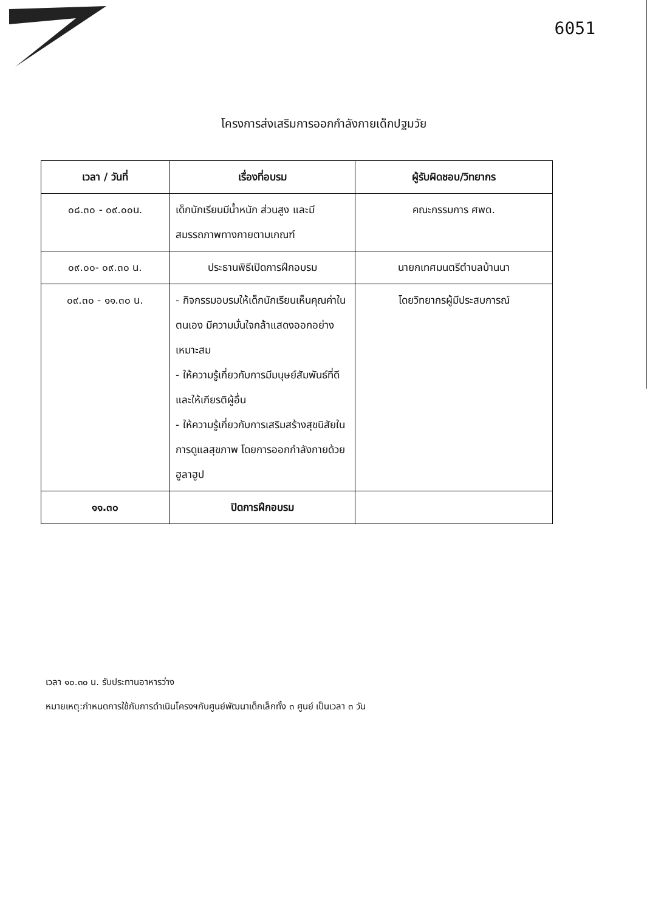6051
โครงการส่งเสริมการออกกำลังกายเด็กปฐมวัย
| เวลา / วันที่ | เรื่องที่อบรม | ผู้รับผิดชอบ/วิทยากร |
| --- | --- | --- |
| ๐๘.๓๐ - ๐๙.๐๐น. | เด็กนักเรียนมีน้ำหนัก ส่วนสูง และมีสมรรถภาพทางกายตามเกณฑ์ | คณะกรรมการ ศพด. |
| ๐๙.๐๐- ๐๙.๓๐ น. | ประธานพิธีเปิดการฝึกอบรม | นายกเทศมนตรีตำบลบ้านนา |
| ๐๙.๓๐ - ๑๑.๓๐ น. | - กิจกรรมอบรมให้เด็กนักเรียนเห็นคุณค่าในตนเอง มีความมั่นใจกล้าแสดงออกอย่างเหมาะสม - ให้ความรู้เกี่ยวกับการมีมนุษย์สัมพันธ์ที่ดีและให้เกียรติผู้อื่น - ให้ความรู้เกี่ยวกับการเสริมสร้างสุขนิสัยในการดูแลสุขภาพ โดยการออกกำลังกายด้วยฮูลาฮูป | โดยวิทยากรผู้มีประสบการณ์ |
| ๑๑.๓๐ | ปิดการฝึกอบรม | |
เวลา ๑๐.๓๐ น. รับประทานอาหารว่าง
หมายเหตุ:กำหนดการใช้กับการดำเนินโครงฯกับศูนย์พัฒนาเด็กเล็กทั้ง ๓ ศูนย์ เป็นเวลา ๓ วัน